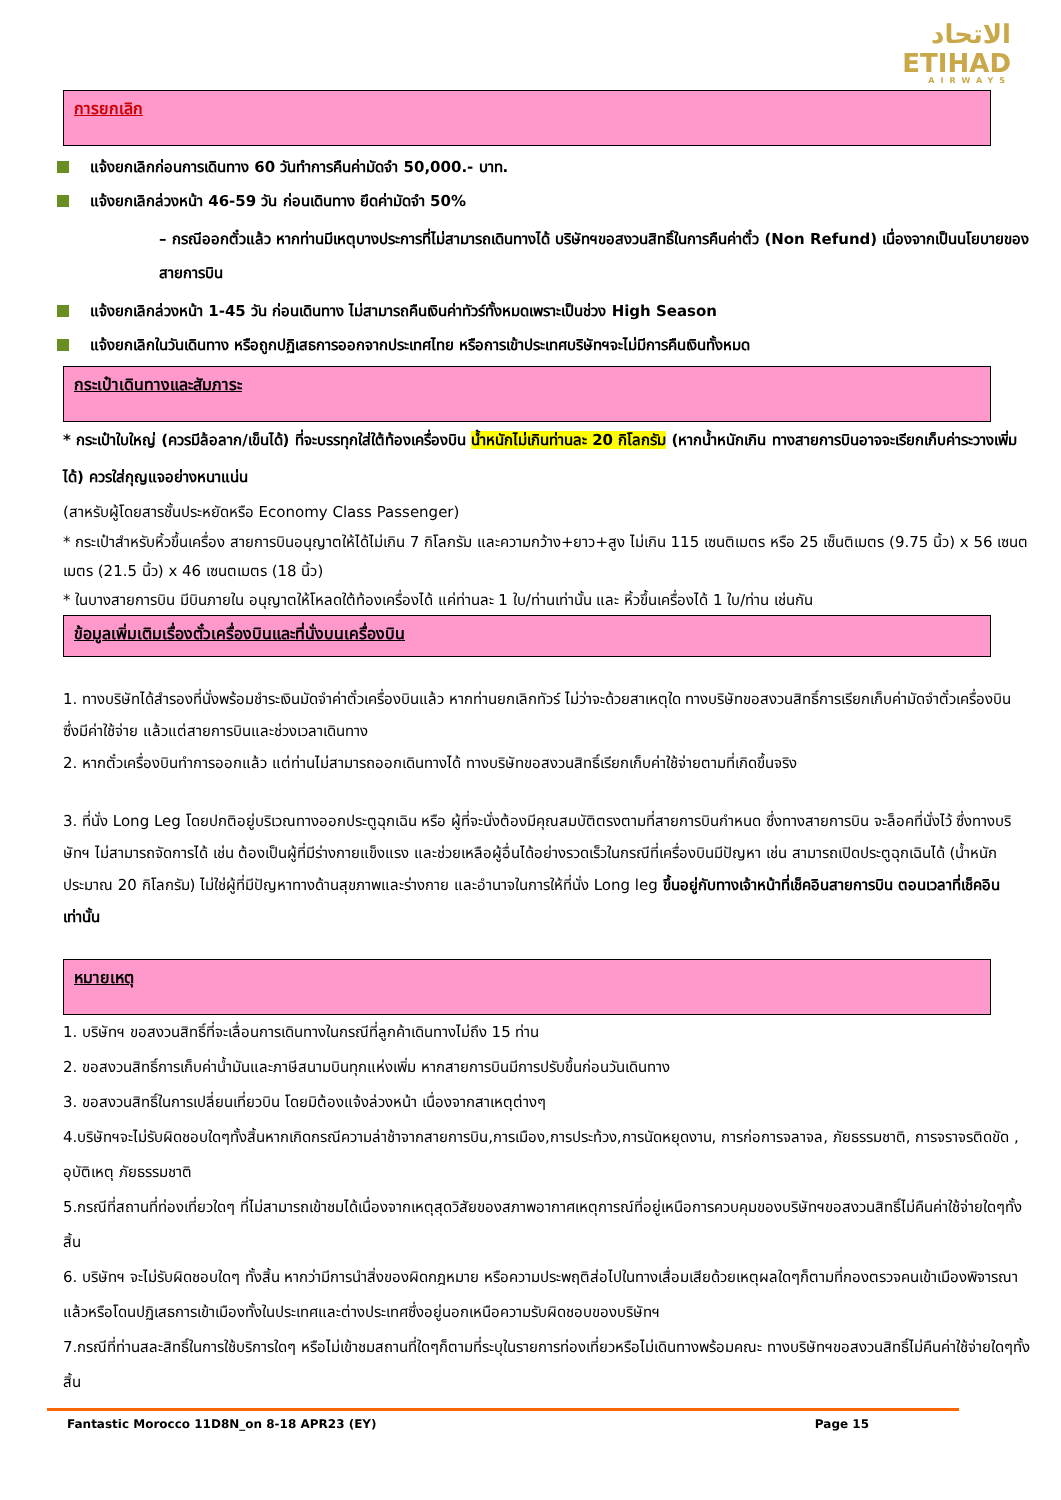الاتحاد
ETIHAD
AIRWAYS
การยกเลิก
แจ้งยกเลิกก่อนการเดินทาง 60 วันทำการคืนค่ามัดจำ 50,000.- บาท.
แจ้งยกเลิกล่วงหน้า 46-59 วัน ก่อนเดินทาง ยึดค่ามัดจำ 50%
– กรณีออกตั๋วแล้ว หากท่านมีเหตุบางประการที่ไม่สามารถเดินทางได้ บริษัทฯขอสงวนสิทธิ์ในการคืนค่าตั๋ว (Non Refund) เนื่องจากเป็นนโยบายของสายการบิน
แจ้งยกเลิกล่วงหน้า 1-45 วัน ก่อนเดินทาง ไม่สามารถคืนเงินค่าทัวร์ทั้งหมดเพราะเป็นช่วง High Season
แจ้งยกเลิกในวันเดินทาง หรือถูกปฏิเสธการออกจากประเทศไทย หรือการเข้าประเทศบริษัทฯจะไม่มีการคืนเงินทั้งหมด
กระเป๋าเดินทางและสัมภาระ
* กระเป๋าใบใหญ่ (ควรมีล้อลาก/เข็นได้) ที่จะบรรทุกใส่ใต้ท้องเครื่องบิน น้ำหนักไม่เกินท่านละ 20 กิโลกรัม (หากน้ำหนักเกิน ทางสายการบินอาจจะเรียกเก็บค่าระวางเพิ่มได้) ควรใส่กุญแจอย่างหนาแน่น
(สาหรับผู้โดยสารชั้นประหยัดหรือ Economy Class Passenger)
* กระเป๋าสำหรับหิ้วขึ้นเครื่อง สายการบินอนุญาตให้ได้ไม่เกิน 7 กิโลกรัม และความกว้าง+ยาว+สูง ไม่เกิน 115 เซนติเมตร หรือ 25 เซ็นติเมตร (9.75 นิ้ว) x 56 เซนตเมตร (21.5 นิ้ว) x 46 เซนตเมตร (18 นิ้ว)
* ในบางสายการบิน มีบินภายใน อนุญาตให้โหลดใต้ท้องเครื่องได้ แค่ท่านละ 1 ใบ/ท่านเท่านั้น และ หิ้วขึ้นเครื่องได้ 1 ใบ/ท่าน เช่นกัน
ข้อมูลเพิ่มเติมเรื่องตั๋วเครื่องบินและที่นั่งบนเครื่องบิน
1. ทางบริษัทได้สำรองที่นั่งพร้อมชำระเงินมัดจำค่าตั๋วเครื่องบินแล้ว หากท่านยกเลิกทัวร์ ไม่ว่าจะด้วยสาเหตุใด ทางบริษัทขอสงวนสิทธิ์การเรียกเก็บค่ามัดจำตั๋วเครื่องบิน ซึ่งมีค่าใช้จ่าย แล้วแต่สายการบินและช่วงเวลาเดินทาง
2. หากตั๋วเครื่องบินทำการออกแล้ว แต่ท่านไม่สามารถออกเดินทางได้ ทางบริษัทขอสงวนสิทธิ์เรียกเก็บค่าใช้จ่ายตามที่เกิดขึ้นจริง
3. ที่นั่ง Long Leg โดยปกติอยู่บริเวณทางออกประตูฉุกเฉิน หรือ ผู้ที่จะนั่งต้องมีคุณสมบัติตรงตามที่สายการบินกำหนด ซึ่งทางสายการบิน จะล็อคที่นั่งไว้ ซึ่งทางบริษัทฯ ไม่สามารถจัดการได้ เช่น ต้องเป็นผู้ที่มีร่างกายแข็งแรง และช่วยเหลือผู้อื่นได้อย่างรวดเร็วในกรณีที่เครื่องบินมีปัญหา เช่น สามารถเปิดประตูฉุกเฉินได้ (น้ำหนักประมาณ 20 กิโลกรัม) ไม่ใช่ผู้ที่มีปัญหาทางด้านสุขภาพและร่างกาย และอำนาจในการให้ที่นั่ง Long leg ขึ้นอยู่กับทางเจ้าหน้าที่เช็คอินสายการบิน ตอนเวลาที่เช็คอินเท่านั้น
หมายเหตุ
1. บริษัทฯ ขอสงวนสิทธิ์ที่จะเลื่อนการเดินทางในกรณีที่ลูกค้าเดินทางไม่ถึง 15 ท่าน
2. ขอสงวนสิทธิ์การเก็บค่าน้ำมันและภาษีสนามบินทุกแห่งเพิ่ม หากสายการบินมีการปรับขึ้นก่อนวันเดินทาง
3. ขอสงวนสิทธิ์ในการเปลี่ยนเที่ยวบิน โดยมิต้องแจ้งล่วงหน้า เนื่องจากสาเหตุต่างๆ
4.บริษัทฯจะไม่รับผิดชอบใดๆทั้งสิ้นหากเกิดกรณีความล่าช้าจากสายการบิน,การเมือง,การประท้วง,การนัดหยุดงาน, การก่อการจลาจล, ภัยธรรมชาติ, การจราจรติดขัด , อุบัติเหตุ ภัยธรรมชาติ
5.กรณีที่สถานที่ท่องเที่ยวใดๆ ที่ไม่สามารถเข้าชมได้เนื่องจากเหตุสุดวิสัยของสภาพอากาศเหตุการณ์ที่อยู่เหนือการควบคุมของบริษัทฯขอสงวนสิทธิ์ไม่คืนค่าใช้จ่ายใดๆทั้งสิ้น
6. บริษัทฯ จะไม่รับผิดชอบใดๆ ทั้งสิ้น หากว่ามีการนำสิ่งของผิดกฎหมาย หรือความประพฤติส่อไปในทางเสื่อมเสียด้วยเหตุผลใดๆก็ตามที่กองตรวจคนเข้าเมืองพิจารณาแล้วหรือโดนปฏิเสธการเข้าเมืองทั้งในประเทศและต่างประเทศซึ่งอยู่นอกเหนือความรับผิดชอบของบริษัทฯ
7.กรณีที่ท่านสละสิทธิ์ในการใช้บริการใดๆ หรือไม่เข้าชมสถานที่ใดๆก็ตามที่ระบุในรายการท่องเที่ยวหรือไม่เดินทางพร้อมคณะ ทางบริษัทฯขอสงวนสิทธิ์ไม่คืนค่าใช้จ่ายใดๆทั้งสิ้น
Fantastic Morocco 11D8N_on 8-18 APR23 (EY) Page 15